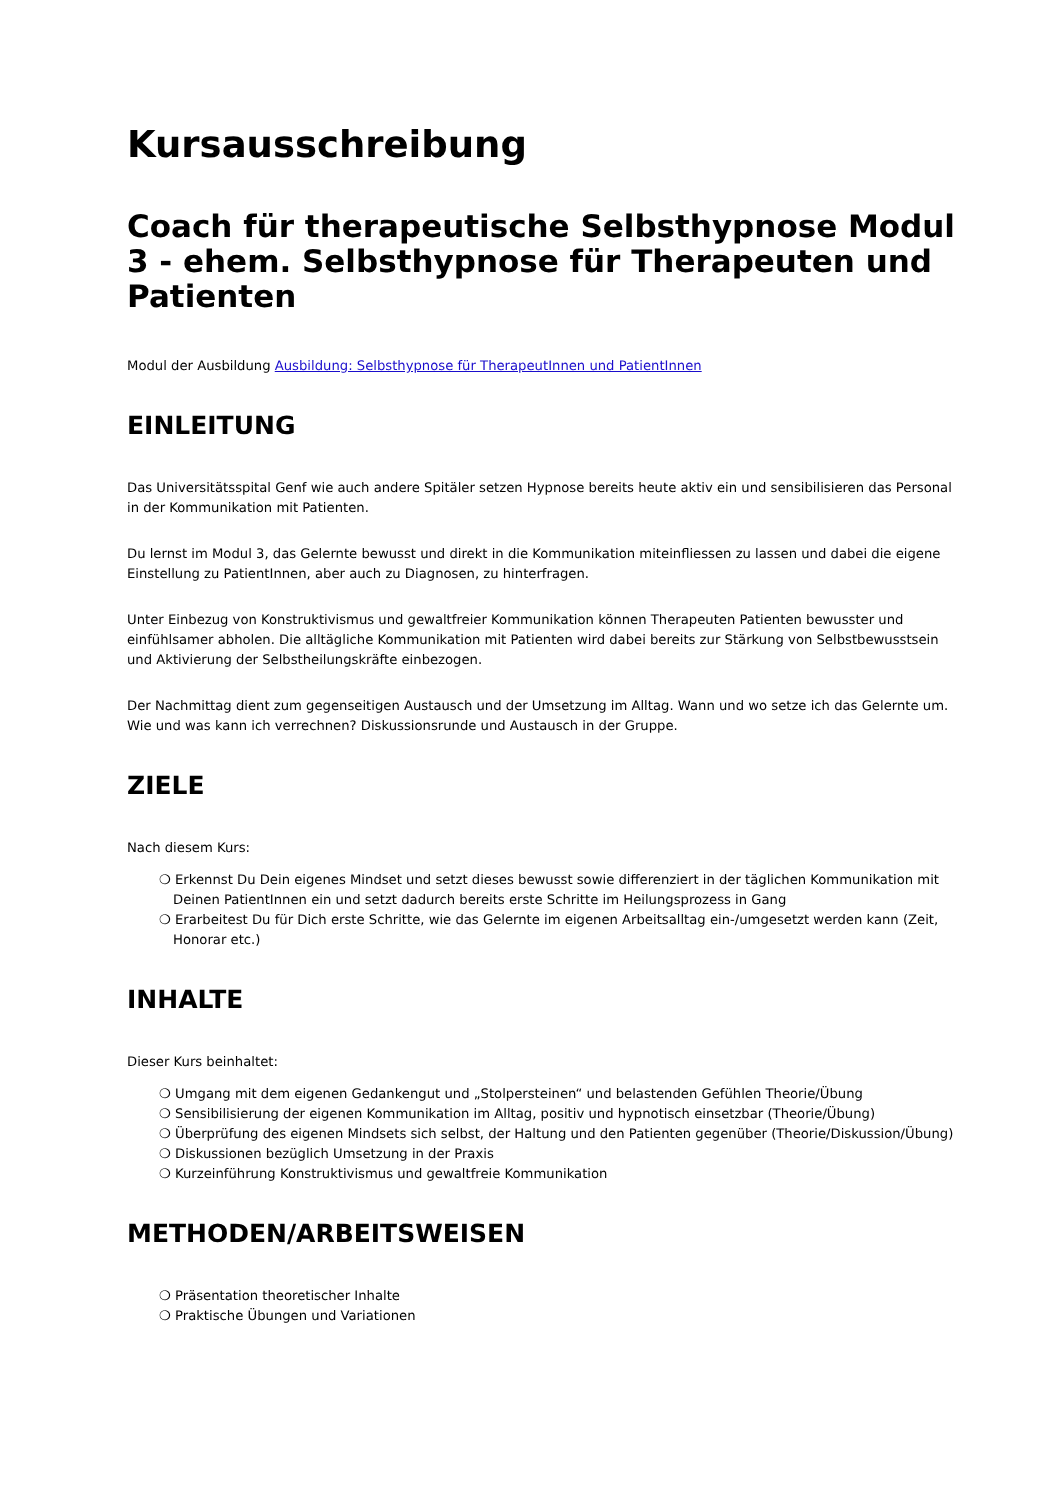Kursausschreibung
Coach für therapeutische Selbsthypnose Modul 3 - ehem. Selbsthypnose für Therapeuten und Patienten
Modul der Ausbildung Ausbildung: Selbsthypnose für TherapeutInnen und PatientInnen
EINLEITUNG
Das Universitätsspital Genf wie auch andere Spitäler setzen Hypnose bereits heute aktiv ein und sensibilisieren das Personal in der Kommunikation mit Patienten.
Du lernst im Modul 3, das Gelernte bewusst und direkt in die Kommunikation miteinfliessen zu lassen und dabei die eigene Einstellung zu PatientInnen, aber auch zu Diagnosen, zu hinterfragen.
Unter Einbezug von Konstruktivismus und gewaltfreier Kommunikation können Therapeuten Patienten bewusster und einfühlsamer abholen. Die alltägliche Kommunikation mit Patienten wird dabei bereits zur Stärkung von Selbstbewusstsein und Aktivierung der Selbstheilungskräfte einbezogen.
Der Nachmittag dient zum gegenseitigen Austausch und der Umsetzung im Alltag. Wann und wo setze ich das Gelernte um. Wie und was kann ich verrechnen? Diskussionsrunde und Austausch in der Gruppe.
ZIELE
Nach diesem Kurs:
❍ Erkennst Du Dein eigenes Mindset und setzt dieses bewusst sowie differenziert in der täglichen Kommunikation mit Deinen PatientInnen ein und setzt dadurch bereits erste Schritte im Heilungsprozess in Gang
❍ Erarbeitest Du für Dich erste Schritte, wie das Gelernte im eigenen Arbeitsalltag ein-/umgesetzt werden kann (Zeit, Honorar etc.)
INHALTE
Dieser Kurs beinhaltet:
❍ Umgang mit dem eigenen Gedankengut und „Stolpersteinen“ und belastenden Gefühlen Theorie/Übung
❍ Sensibilisierung der eigenen Kommunikation im Alltag, positiv und hypnotisch einsetzbar (Theorie/Übung)
❍ Überprüfung des eigenen Mindsets sich selbst, der Haltung und den Patienten gegenüber (Theorie/Diskussion/Übung)
❍ Diskussionen bezüglich Umsetzung in der Praxis
❍ Kurzeinführung Konstruktivismus und gewaltfreie Kommunikation
METHODEN/ARBEITSWEISEN
❍ Präsentation theoretischer Inhalte
❍ Praktische Übungen und Variationen